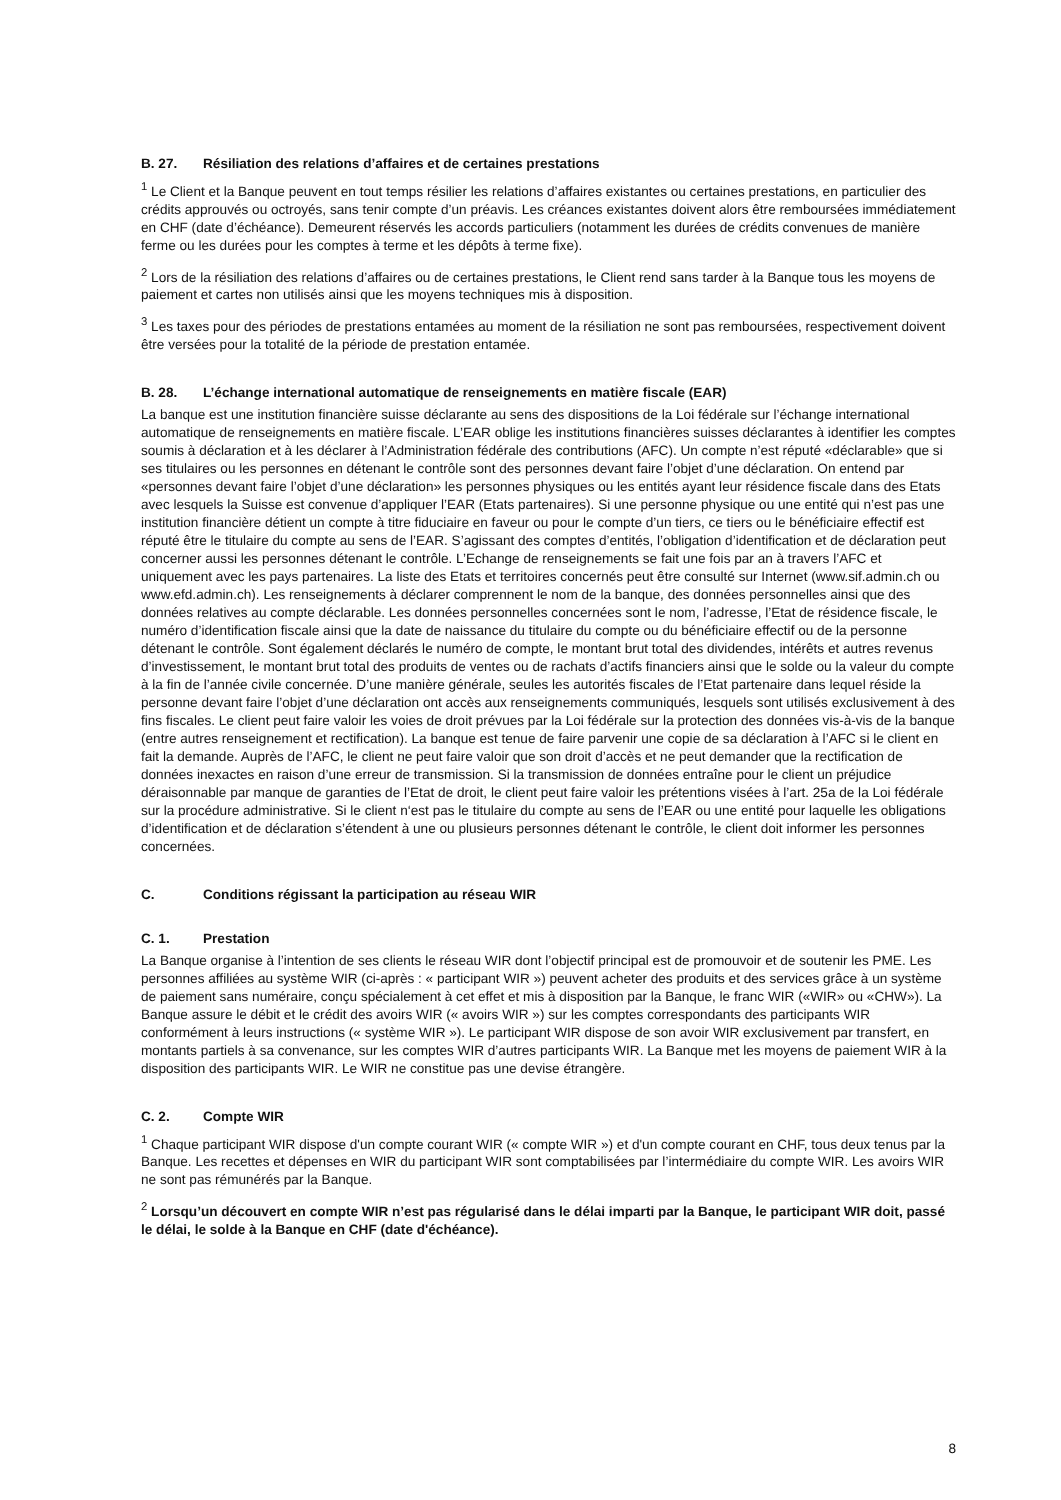B. 27. Résiliation des relations d’affaires et de certaines prestations
<sup>1</sup> Le Client et la Banque peuvent en tout temps résilier les relations d’affaires existantes ou certaines prestations, en particulier des crédits approuvés ou octroyés, sans tenir compte d’un préavis. Les créances existantes doivent alors être remboursées immédiatement en CHF (date d’échéance). Demeurent réservés les accords particuliers (notamment les durées de crédits convenues de manière ferme ou les durées pour les comptes à terme et les dépôts à terme fixe).
<sup>2</sup> Lors de la résiliation des relations d’affaires ou de certaines prestations, le Client rend sans tarder à la Banque tous les moyens de paiement et cartes non utilisés ainsi que les moyens techniques mis à disposition.
<sup>3</sup> Les taxes pour des périodes de prestations entamées au moment de la résiliation ne sont pas remboursées, respectivement doivent être versées pour la totalité de la période de prestation entamée.
B. 28. L’échange international automatique de renseignements en matière fiscale (EAR)
La banque est une institution financière suisse déclarante au sens des dispositions de la Loi fédérale sur l’échange international automatique de renseignements en matière fiscale. L’EAR oblige les institutions financières suisses déclarantes à identifier les comptes soumis à déclaration et à les déclarer à l’Administration fédérale des contributions (AFC). Un compte n’est réputé «déclarable» que si ses titulaires ou les personnes en détenant le contrôle sont des personnes devant faire l’objet d’une déclaration. On entend par «personnes devant faire l’objet d’une déclaration» les personnes physiques ou les entités ayant leur résidence fiscale dans des Etats avec lesquels la Suisse est convenue d’appliquer l’EAR (Etats partenaires). Si une personne physique ou une entité qui n’est pas une institution financière détient un compte à titre fiduciaire en faveur ou pour le compte d’un tiers, ce tiers ou le bénéficiaire effectif est réputé être le titulaire du compte au sens de l’EAR. S’agissant des comptes d’entités, l’obligation d’identification et de déclaration peut concerner aussi les personnes détenant le contrôle. L’Echange de renseignements se fait une fois par an à travers l’AFC et uniquement avec les pays partenaires. La liste des Etats et territoires concernés peut être consulté sur Internet (www.sif.admin.ch ou www.efd.admin.ch). Les renseignements à déclarer comprennent le nom de la banque, des données personnelles ainsi que des données relatives au compte déclarable. Les données personnelles concernées sont le nom, l’adresse, l’Etat de résidence fiscale, le numéro d’identification fiscale ainsi que la date de naissance du titulaire du compte ou du bénéficiaire effectif ou de la personne détenant le contrôle. Sont également déclarés le numéro de compte, le montant brut total des dividendes, intérêts et autres revenus d’investissement, le montant brut total des produits de ventes ou de rachats d’actifs financiers ainsi que le solde ou la valeur du compte à la fin de l’année civile concernée. D’une manière générale, seules les autorités fiscales de l’Etat partenaire dans lequel réside la personne devant faire l’objet d’une déclaration ont accès aux renseignements communiqués, lesquels sont utilisés exclusivement à des fins fiscales. Le client peut faire valoir les voies de droit prévues par la Loi fédérale sur la protection des données vis-à-vis de la banque (entre autres renseignement et rectification). La banque est tenue de faire parvenir une copie de sa déclaration à l’AFC si le client en fait la demande. Auprès de l’AFC, le client ne peut faire valoir que son droit d’accès et ne peut demander que la rectification de données inexactes en raison d’une erreur de transmission. Si la transmission de données entraîne pour le client un préjudice déraisonnable par manque de garanties de l’Etat de droit, le client peut faire valoir les prétentions visées à l’art. 25a de la Loi fédérale sur la procédure administrative. Si le client n‘est pas le titulaire du compte au sens de l’EAR ou une entité pour laquelle les obligations d’identification et de déclaration s’étendent à une ou plusieurs personnes détenant le contrôle, le client doit informer les personnes concernées.
C. Conditions régissant la participation au réseau WIR
C. 1. Prestation
La Banque organise à l’intention de ses clients le réseau WIR dont l’objectif principal est de promouvoir et de soutenir les PME. Les personnes affiliées au système WIR (ci-après : « participant WIR ») peuvent acheter des produits et des services grâce à un système de paiement sans numéraire, conçu spécialement à cet effet et mis à disposition par la Banque, le franc WIR («WIR» ou «CHW»). La Banque assure le débit et le crédit des avoirs WIR (« avoirs WIR ») sur les comptes correspondants des participants WIR conformément à leurs instructions (« système WIR »). Le participant WIR dispose de son avoir WIR exclusivement par transfert, en montants partiels à sa convenance, sur les comptes WIR d’autres participants WIR. La Banque met les moyens de paiement WIR à la disposition des participants WIR. Le WIR ne constitue pas une devise étrangère.
C. 2. Compte WIR
<sup>1</sup> Chaque participant WIR dispose d'un compte courant WIR (« compte WIR ») et d'un compte courant en CHF, tous deux tenus par la Banque. Les recettes et dépenses en WIR du participant WIR sont comptabilisées par l’intermédiaire du compte WIR. Les avoirs WIR ne sont pas rémunérés par la Banque.
<sup>2</sup> Lorsqu’un découvert en compte WIR n’est pas régularisé dans le délai imparti par la Banque, le participant WIR doit, passé le délai, le solde à la Banque en CHF (date d'échéance).
8